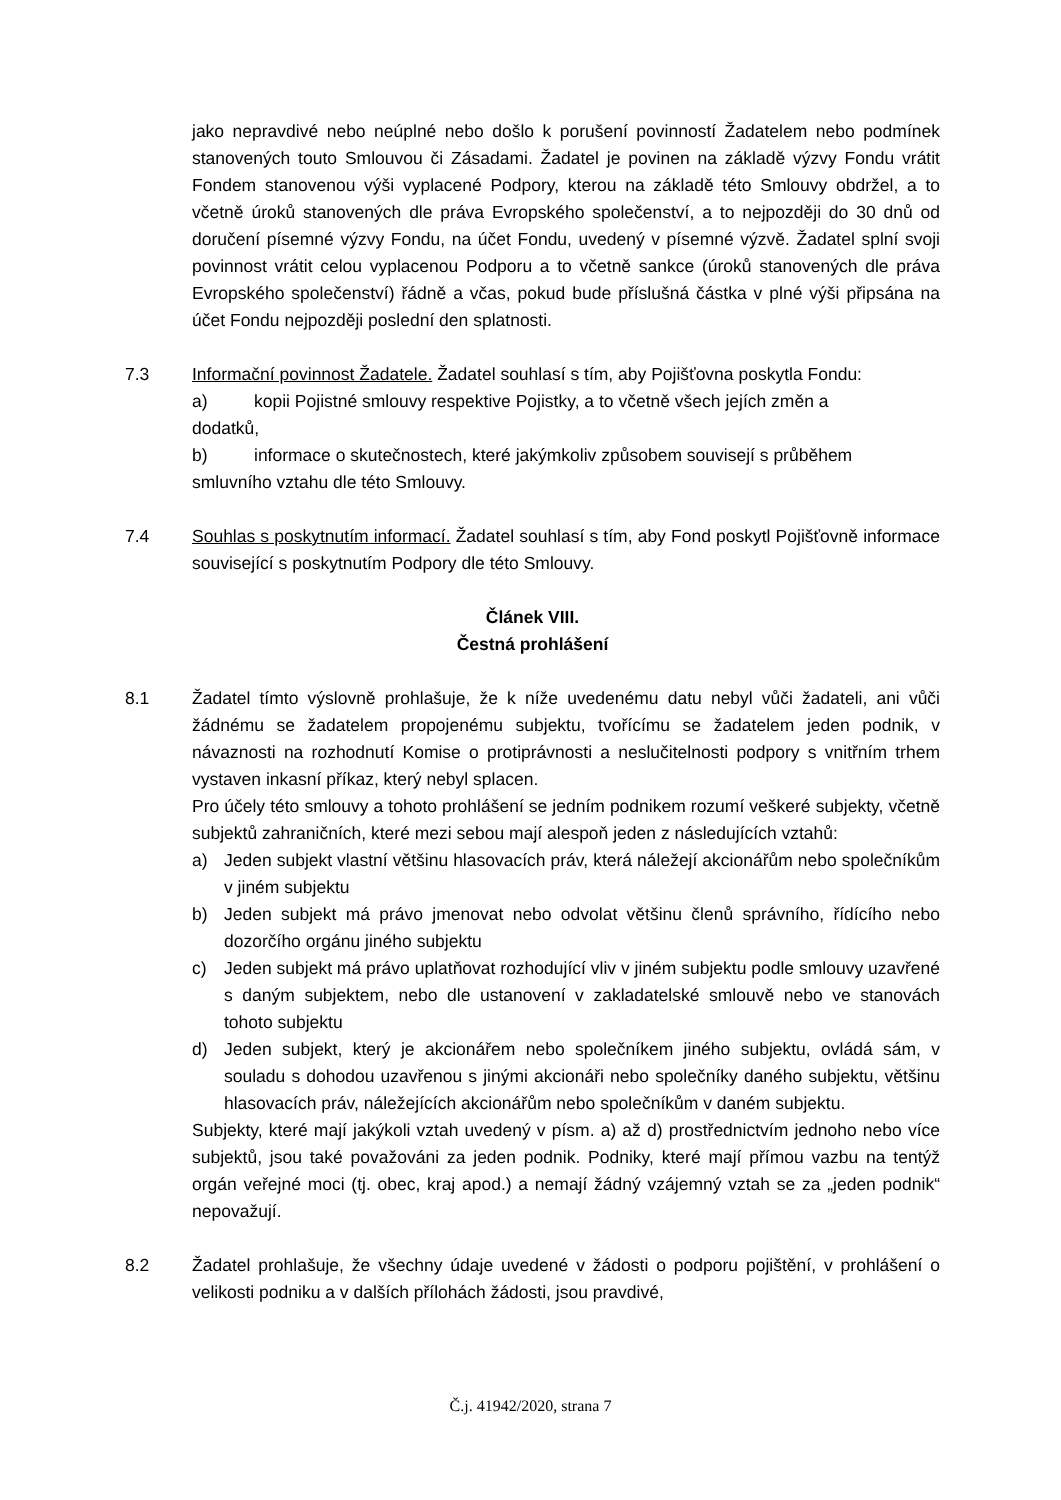jako nepravdivé nebo neúplné nebo došlo k porušení povinností Žadatelem nebo podmínek stanovených touto Smlouvou či Zásadami. Žadatel je povinen na základě výzvy Fondu vrátit Fondem stanovenou výši vyplacené Podpory, kterou na základě této Smlouvy obdržel, a to včetně úroků stanovených dle práva Evropského společenství, a to nejpozději do 30 dnů od doručení písemné výzvy Fondu, na účet Fondu, uvedený v písemné výzvě. Žadatel splní svoji povinnost vrátit celou vyplacenou Podporu a to včetně sankce (úroků stanovených dle práva Evropského společenství) řádně a včas, pokud bude příslušná částka v plné výši připsána na účet Fondu nejpozději poslední den splatnosti.
7.3 Informační povinnost Žadatele. Žadatel souhlasí s tím, aby Pojišťovna poskytla Fondu:
a) kopii Pojistné smlouvy respektive Pojistky, a to včetně všech jejích změn a
dodatků,
b) informace o skutečnostech, které jakýmkoliv způsobem souvisejí s průběhem
smluvního vztahu dle této Smlouvy.
7.4 Souhlas s poskytnutím informací. Žadatel souhlasí s tím, aby Fond poskytl Pojišťovně informace související s poskytnutím Podpory dle této Smlouvy.
Článek VIII.
Čestná prohlášení
8.1 Žadatel tímto výslovně prohlašuje, že k níže uvedenému datu nebyl vůči žadateli, ani vůči žádnému se žadatelem propojenému subjektu, tvořícímu se žadatelem jeden podnik, v návaznosti na rozhodnutí Komise o protiprávnosti a neslučitelnosti podpory s vnitřním trhem vystaven inkasní příkaz, který nebyl splacen.
Pro účely této smlouvy a tohoto prohlášení se jedním podnikem rozumí veškeré subjekty, včetně subjektů zahraničních, které mezi sebou mají alespoň jeden z následujících vztahů:
a) Jeden subjekt vlastní většinu hlasovacích práv, která náležejí akcionářům nebo společníkům v jiném subjektu
b) Jeden subjekt má právo jmenovat nebo odvolat většinu členů správního, řídícího nebo dozorčího orgánu jiného subjektu
c) Jeden subjekt má právo uplatňovat rozhodující vliv v jiném subjektu podle smlouvy uzavřené s daným subjektem, nebo dle ustanovení v zakladatelské smlouvě nebo ve stanovách tohoto subjektu
d) Jeden subjekt, který je akcionářem nebo společníkem jiného subjektu, ovládá sám, v souladu s dohodou uzavřenou s jinými akcionáři nebo společníky daného subjektu, většinu hlasovacích práv, náležejících akcionářům nebo společníkům v daném subjektu.
Subjekty, které mají jakýkoli vztah uvedený v písm. a) až d) prostřednictvím jednoho nebo více subjektů, jsou také považováni za jeden podnik. Podniky, které mají přímou vazbu na tentýž orgán veřejné moci (tj. obec, kraj apod.) a nemají žádný vzájemný vztah se za „jeden podnik“ nepovažují.
8.2 Žadatel prohlašuje, že všechny údaje uvedené v žádosti o podporu pojištění, v prohlášení o velikosti podniku a v dalších přílohách žádosti, jsou pravdivé,
Č.j. 41942/2020, strana 7